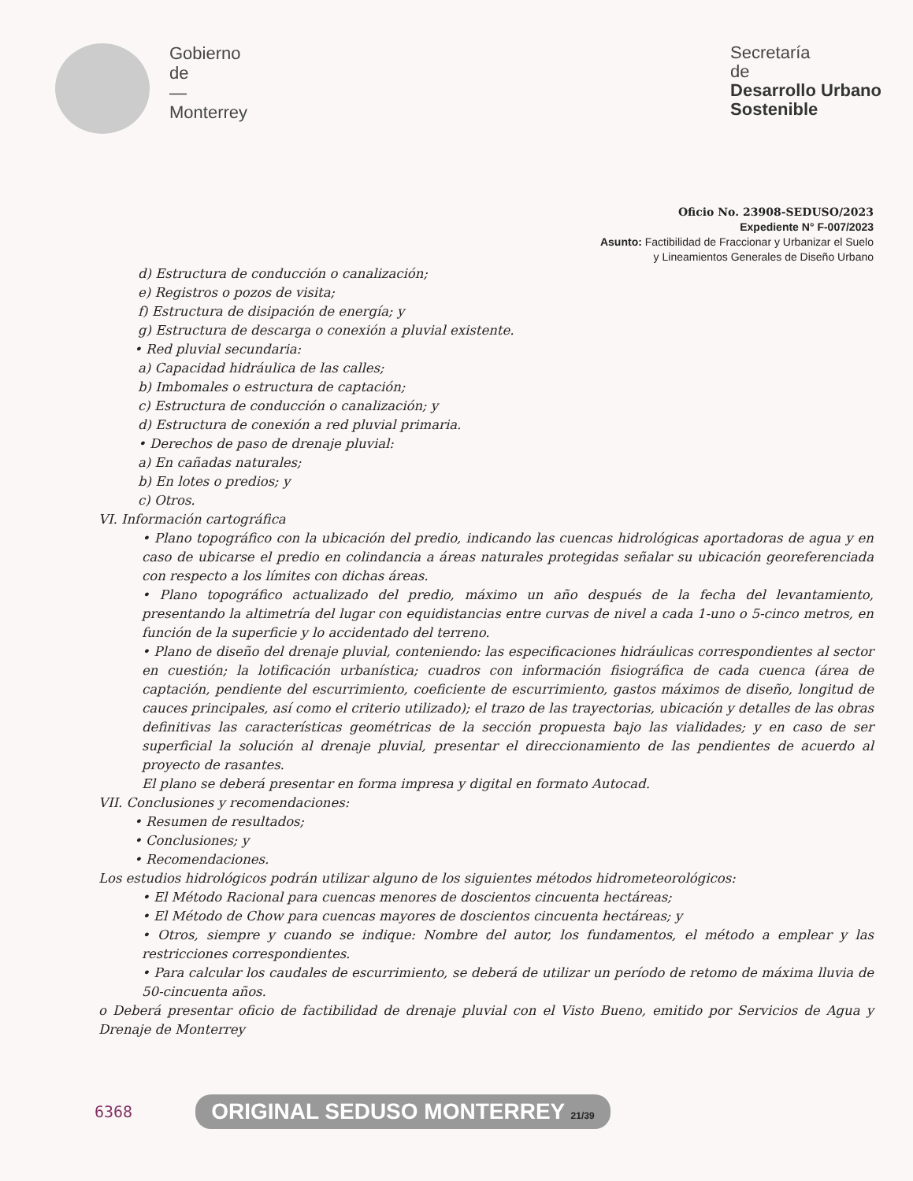Gobierno
de
—
Monterrey
Secretaría
de
Desarrollo Urbano
Sostenible
Oficio No. 23908-SEDUSO/2023
Expediente N° F-007/2023
Asunto: Factibilidad de Fraccionar y Urbanizar el Suelo
y Lineamientos Generales de Diseño Urbano
d) Estructura de conducción o canalización;
e) Registros o pozos de visita;
f) Estructura de disipación de energía; y
g) Estructura de descarga o conexión a pluvial existente.
• Red pluvial secundaria:
a) Capacidad hidráulica de las calles;
b) Imbomales o estructura de captación;
c) Estructura de conducción o canalización; y
d) Estructura de conexión a red pluvial primaria.
• Derechos de paso de drenaje pluvial:
a) En cañadas naturales;
b) En lotes o predios; y
c) Otros.
VI. Información cartográfica
• Plano topográfico con la ubicación del predio, indicando las cuencas hidrológicas aportadoras de agua y en caso de ubicarse el predio en colindancia a áreas naturales protegidas señalar su ubicación georeferenciada con respecto a los límites con dichas áreas.
• Plano topográfico actualizado del predio, máximo un año después de la fecha del levantamiento, presentando la altimetría del lugar con equidistancias entre curvas de nivel a cada 1-uno o 5-cinco metros, en función de la superficie y lo accidentado del terreno.
• Plano de diseño del drenaje pluvial, conteniendo: las especificaciones hidráulicas correspondientes al sector en cuestión; la lotificación urbanística; cuadros con información fisiográfica de cada cuenca (área de captación, pendiente del escurrimiento, coeficiente de escurrimiento, gastos máximos de diseño, longitud de cauces principales, así como el criterio utilizado); el trazo de las trayectorias, ubicación y detalles de las obras definitivas las características geométricas de la sección propuesta bajo las vialidades; y en caso de ser superficial la solución al drenaje pluvial, presentar el direccionamiento de las pendientes de acuerdo al proyecto de rasantes.
El plano se deberá presentar en forma impresa y digital en formato Autocad.
VII. Conclusiones y recomendaciones:
• Resumen de resultados;
• Conclusiones; y
• Recomendaciones.
Los estudios hidrológicos podrán utilizar alguno de los siguientes métodos hidrometeorológicos:
• El Método Racional para cuencas menores de doscientos cincuenta hectáreas;
• El Método de Chow para cuencas mayores de doscientos cincuenta hectáreas; y
• Otros, siempre y cuando se indique: Nombre del autor, los fundamentos, el método a emplear y las restricciones correspondientes.
• Para calcular los caudales de escurrimiento, se deberá de utilizar un período de retomo de máxima lluvia de 50-cincuenta años.
o Deberá presentar oficio de factibilidad de drenaje pluvial con el Visto Bueno, emitido por Servicios de Agua y Drenaje de Monterrey
6368 ORIGINAL SEDUSO MONTERREY 21/39